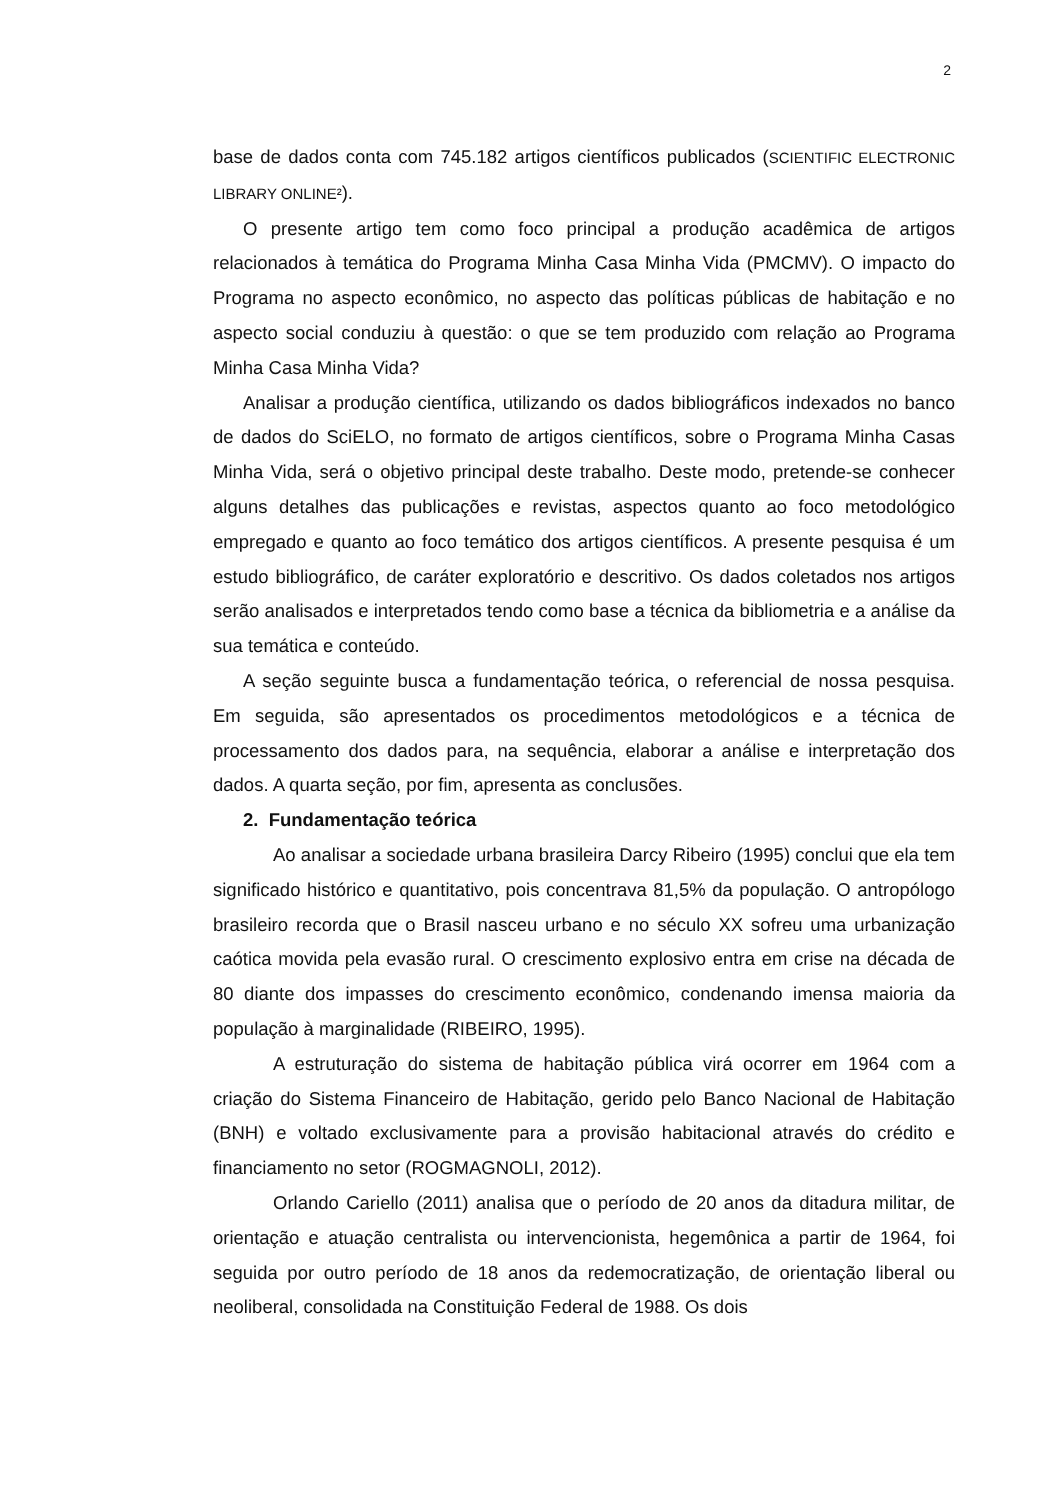2
base de dados conta com 745.182 artigos científicos publicados (SCIENTIFIC ELECTRONIC LIBRARY ONLINE²).
O presente artigo tem como foco principal a produção acadêmica de artigos relacionados à temática do Programa Minha Casa Minha Vida (PMCMV). O impacto do Programa no aspecto econômico, no aspecto das políticas públicas de habitação e no aspecto social conduziu à questão: o que se tem produzido com relação ao Programa Minha Casa Minha Vida?
Analisar a produção científica, utilizando os dados bibliográficos indexados no banco de dados do SciELO, no formato de artigos científicos, sobre o Programa Minha Casas Minha Vida, será o objetivo principal deste trabalho. Deste modo, pretende-se conhecer alguns detalhes das publicações e revistas, aspectos quanto ao foco metodológico empregado e quanto ao foco temático dos artigos científicos. A presente pesquisa é um estudo bibliográfico, de caráter exploratório e descritivo. Os dados coletados nos artigos serão analisados e interpretados tendo como base a técnica da bibliometria e a análise da sua temática e conteúdo.
A seção seguinte busca a fundamentação teórica, o referencial de nossa pesquisa. Em seguida, são apresentados os procedimentos metodológicos e a técnica de processamento dos dados para, na sequência, elaborar a análise e interpretação dos dados. A quarta seção, por fim, apresenta as conclusões.
2. Fundamentação teórica
Ao analisar a sociedade urbana brasileira Darcy Ribeiro (1995) conclui que ela tem significado histórico e quantitativo, pois concentrava 81,5% da população. O antropólogo brasileiro recorda que o Brasil nasceu urbano e no século XX sofreu uma urbanização caótica movida pela evasão rural. O crescimento explosivo entra em crise na década de 80 diante dos impasses do crescimento econômico, condenando imensa maioria da população à marginalidade (RIBEIRO, 1995).
A estruturação do sistema de habitação pública virá ocorrer em 1964 com a criação do Sistema Financeiro de Habitação, gerido pelo Banco Nacional de Habitação (BNH) e voltado exclusivamente para a provisão habitacional através do crédito e financiamento no setor (ROGMAGNOLI, 2012).
Orlando Cariello (2011) analisa que o período de 20 anos da ditadura militar, de orientação e atuação centralista ou intervencionista, hegemônica a partir de 1964, foi seguida por outro período de 18 anos da redemocratização, de orientação liberal ou neoliberal, consolidada na Constituição Federal de 1988. Os dois